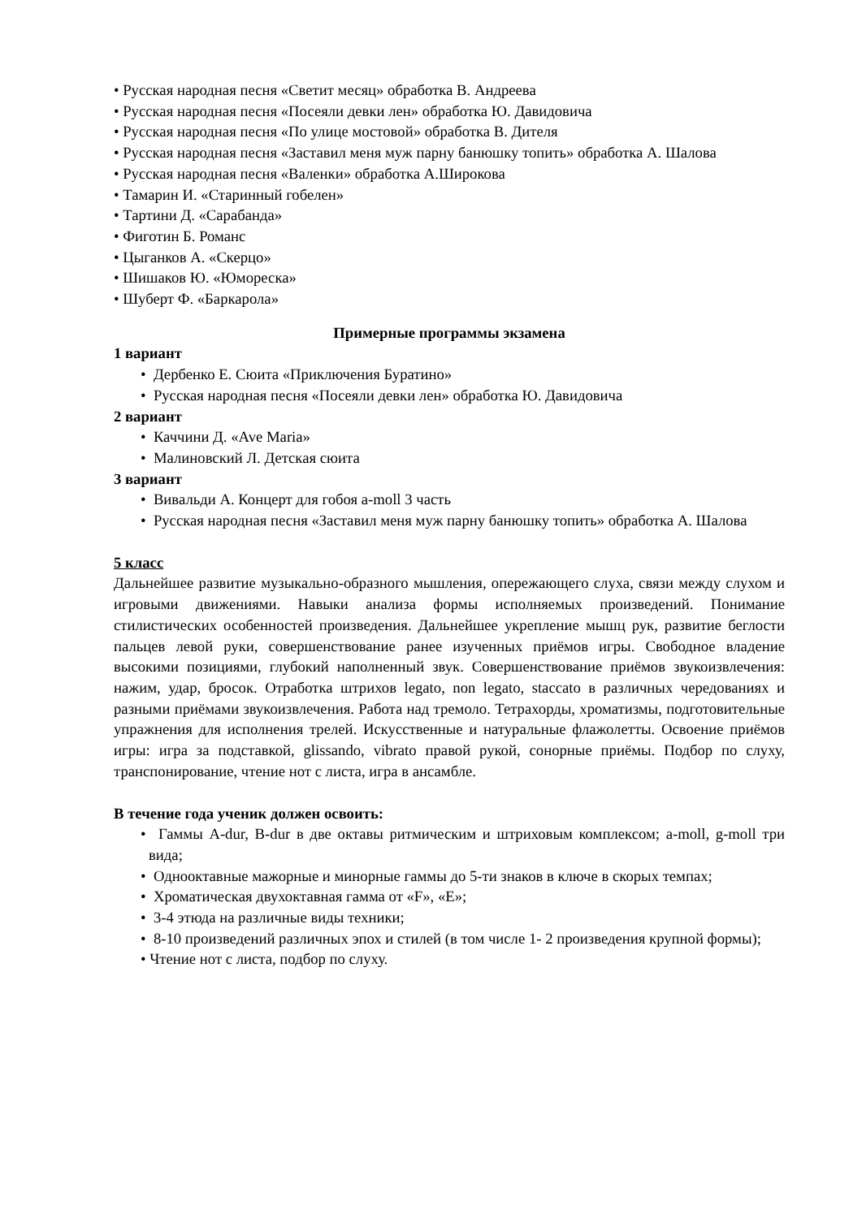• Русская народная песня «Светит месяц» обработка В. Андреева
• Русская народная песня «Посеяли девки лен» обработка Ю. Давидовича
• Русская народная песня «По улице мостовой» обработка В. Дителя
• Русская народная песня «Заставил меня муж парну банюшку топить» обработка А. Шалова
• Русская народная песня «Валенки» обработка А.Широкова
• Тамарин И. «Старинный гобелен»
• Тартини Д. «Сарабанда»
• Фиготин Б. Романс
• Цыганков А. «Скерцо»
• Шишаков Ю. «Юмореска»
• Шуберт Ф. «Баркарола»
Примерные программы экзамена
1 вариант
• Дербенко Е. Сюита «Приключения Буратино»
• Русская народная песня «Посеяли девки лен» обработка Ю. Давидовича
2 вариант
• Каччини Д. «Ave Maria»
• Малиновский Л. Детская сюита
3 вариант
• Вивальди А. Концерт для гобоя a-moll 3 часть
• Русская народная песня «Заставил меня муж парну банюшку топить» обработка А. Шалова
5 класс
Дальнейшее развитие музыкально-образного мышления, опережающего слуха, связи между слухом и игровыми движениями. Навыки анализа формы исполняемых произведений. Понимание стилистических особенностей произведения. Дальнейшее укрепление мышц рук, развитие беглости пальцев левой руки, совершенствование ранее изученных приёмов игры. Свободное владение высокими позициями, глубокий наполненный звук. Совершенствование приёмов звукоизвлечения: нажим, удар, бросок. Отработка штрихов legato, non legato, staccato в различных чередованиях и разными приёмами звукоизвлечения. Работа над тремоло. Тетрахорды, хроматизмы, подготовительные упражнения для исполнения трелей. Искусственные и натуральные флажолетты. Освоение приёмов игры: игра за подставкой, glissando, vibrato правой рукой, сонорные приёмы. Подбор по слуху, транспонирование, чтение нот с листа, игра в ансамбле.
В течение года ученик должен освоить:
• Гаммы A-dur, B-dur в две октавы ритмическим и штриховым комплексом; a-moll, g-moll три вида;
• Однооктавные мажорные и минорные гаммы до 5-ти знаков в ключе в скорых темпах;
• Хроматическая двухоктавная гамма от «F», «E»;
• 3-4 этюда на различные виды техники;
• 8-10 произведений различных эпох и стилей (в том числе 1- 2 произведения крупной формы);
• Чтение нот с листа, подбор по слуху.